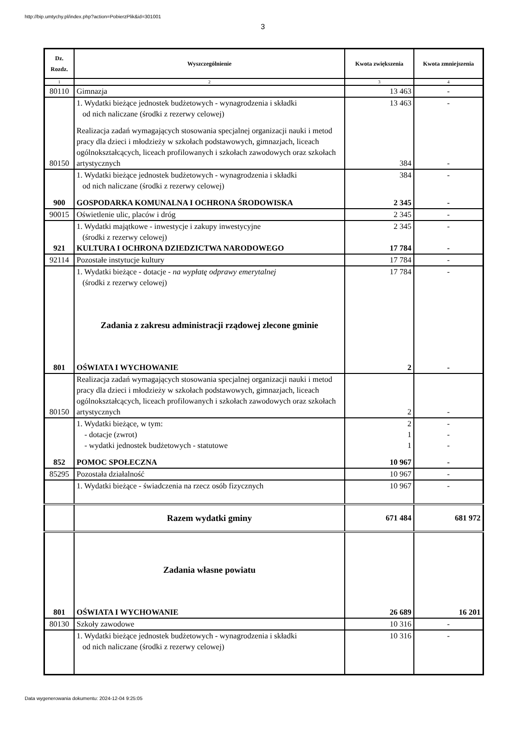http://bip.umtychy.pl/index.php?action=PobierzPlik&id=301001
3
| Dz. Rozdz. | Wyszczególnienie | Kwota zwiększenia | Kwota zmniejszenia |
| --- | --- | --- | --- |
| 1 | 2 | 3 | 4 |
| 80110 | Gimnazja | 13 463 | - |
| | 1. Wydatki bieżące jednostek budżetowych - wynagrodzenia i składki od nich naliczane (środki z rezerwy celowej) | 13 463 | - |
| 80150 | Realizacja zadań wymagających stosowania specjalnej organizacji nauki i metod pracy dla dzieci i młodzieży w szkołach podstawowych, gimnazjach, liceach ogólnokształcących, liceach profilowanych i szkołach zawodowych oraz szkołach artystycznych | 384 | - |
| | 1. Wydatki bieżące jednostek budżetowych - wynagrodzenia i składki od nich naliczane (środki z rezerwy celowej) | 384 | - |
| 900 | GOSPODARKA KOMUNALNA I OCHRONA ŚRODOWISKA | 2 345 | - |
| 90015 | Oświetlenie ulic, placów i dróg | 2 345 | - |
| | 1. Wydatki majątkowe - inwestycje i zakupy inwestycyjne (środki z rezerwy celowej) | 2 345 | - |
| 921 | KULTURA I OCHRONA DZIEDZICTWA NARODOWEGO | 17 784 | - |
| 92114 | Pozostałe instytucje kultury | 17 784 | - |
| | 1. Wydatki bieżące - dotacje - na wypłatę odprawy emerytalnej (środki z rezerwy celowej) | 17 784 | - |
| | Zadania z zakresu administracji rządowej zlecone gminie | | |
| 801 | OŚWIATA I WYCHOWANIE | 2 | - |
| 80150 | Realizacja zadań wymagających stosowania specjalnej organizacji nauki i metod pracy dla dzieci i młodzieży w szkołach podstawowych, gimnazjach, liceach ogólnokształcących, liceach profilowanych i szkołach zawodowych oraz szkołach artystycznych | 2 | - |
| | 1. Wydatki bieżące, w tym: - dotacje (zwrot) - wydatki jednostek budżetowych - statutowe | 2 1 1 | - - - |
| 852 | POMOC SPOŁECZNA | 10 967 | - |
| 85295 | Pozostała działalność | 10 967 | - |
| | 1. Wydatki bieżące - świadczenia na rzecz osób fizycznych | 10 967 | - |
| | Razem wydatki gminy | 671 484 | 681 972 |
| | Zadania własne powiatu | | |
| 801 | OŚWIATA I WYCHOWANIE | 26 689 | 16 201 |
| 80130 | Szkoły zawodowe | 10 316 | - |
| | 1. Wydatki bieżące jednostek budżetowych - wynagrodzenia i składki od nich naliczane (środki z rezerwy celowej) | 10 316 | - |
Data wygenerowania dokumentu: 2024-12-04 9:25:05